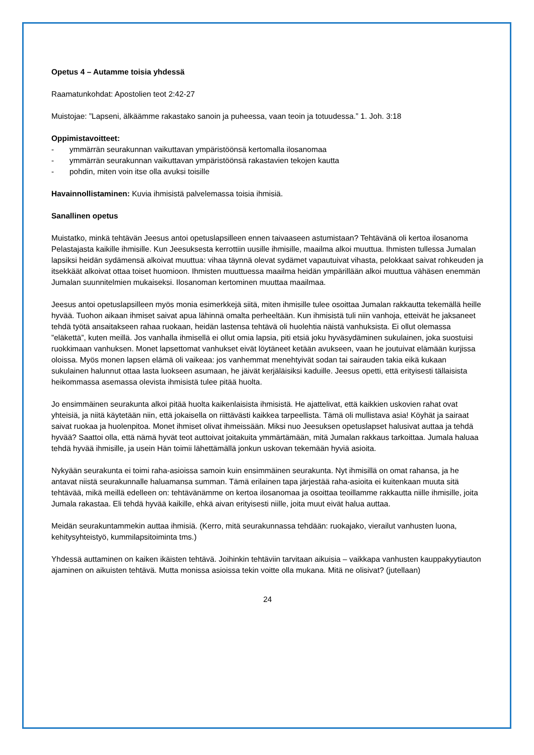Opetus 4 – Autamme toisia yhdessä
Raamatunkohdat: Apostolien teot 2:42-27
Muistojae: ”Lapseni, älkäämme rakastako sanoin ja puheessa, vaan teoin ja totuudessa.” 1. Joh. 3:18
Oppimistavoitteet:
- ymmärrän seurakunnan vaikuttavan ympäristöönsä kertomalla ilosanomaa
- ymmärrän seurakunnan vaikuttavan ympäristöönsä rakastavien tekojen kautta
- pohdin, miten voin itse olla avuksi toisille
Havainnollistaminen: Kuvia ihmisistä palvelemassa toisia ihmisiä.
Sanallinen opetus
Muistatko, minkä tehtävän Jeesus antoi opetuslapsilleen ennen taivaaseen astumistaan? Tehtävänä oli kertoa ilosanoma Pelastajasta kaikille ihmisille. Kun Jeesuksesta kerrottiin uusille ihmisille, maailma alkoi muuttua. Ihmisten tullessa Jumalan lapsiksi heidän sydämensä alkoivat muuttua: vihaa täynnä olevat sydämet vapautuivat vihasta, pelokkaat saivat rohkeuden ja itsekkäät alkoivat ottaa toiset huomioon. Ihmisten muuttuessa maailma heidän ympärillään alkoi muuttua vähäsen enemmän Jumalan suunnitelmien mukaiseksi. Ilosanoman kertominen muuttaa maailmaa.
Jeesus antoi opetuslapsilleen myös monia esimerkkejä siitä, miten ihmisille tulee osoittaa Jumalan rakkautta tekemällä heille hyvää. Tuohon aikaan ihmiset saivat apua lähinnä omalta perheeltään. Kun ihmisistä tuli niin vanhoja, etteivät he jaksaneet tehdä työtä ansaitakseen rahaa ruokaan, heidän lastensa tehtävä oli huolehtia näistä vanhuksista. Ei ollut olemassa ”eläkettä”, kuten meillä. Jos vanhalla ihmisellä ei ollut omia lapsia, piti etsiä joku hyväsydäminen sukulainen, joka suostuisi ruokkimaan vanhuksen. Monet lapsettomat vanhukset eivät löytäneet ketään avukseen, vaan he joutuivat elämään kurjissa oloissa. Myös monen lapsen elämä oli vaikeaa: jos vanhemmat menehtyivät sodan tai sairauden takia eikä kukaan sukulainen halunnut ottaa lasta luokseen asumaan, he jäivät kerjäläisiksi kaduille. Jeesus opetti, että erityisesti tällaisista heikommassa asemassa olevista ihmisistä tulee pitää huolta.
Jo ensimmäinen seurakunta alkoi pitää huolta kaikenlaisista ihmisistä. He ajattelivat, että kaikkien uskovien rahat ovat yhteisiä, ja niitä käytetään niin, että jokaisella on riittävästi kaikkea tarpeellista. Tämä oli mullistava asia! Köyhät ja sairaat saivat ruokaa ja huolenpitoa. Monet ihmiset olivat ihmeissään. Miksi nuo Jeesuksen opetuslapset halusivat auttaa ja tehdä hyvää? Saattoi olla, että nämä hyvät teot auttoivat joitakuita ymmärtämään, mitä Jumalan rakkaus tarkoittaa. Jumala haluaa tehdä hyvää ihmisille, ja usein Hän toimii lähettämällä jonkun uskovan tekemään hyviä asioita.
Nykyään seurakunta ei toimi raha-asioissa samoin kuin ensimmäinen seurakunta. Nyt ihmisillä on omat rahansa, ja he antavat niistä seurakunnalle haluamansa summan. Tämä erilainen tapa järjestää raha-asioita ei kuitenkaan muuta sitä tehtävää, mikä meillä edelleen on: tehtävänämme on kertoa ilosanomaa ja osoittaa teoillamme rakkautta niille ihmisille, joita Jumala rakastaa. Eli tehdä hyvää kaikille, ehkä aivan erityisesti niille, joita muut eivät halua auttaa.
Meidän seurakuntammekin auttaa ihmisiä. (Kerro, mitä seurakunnassa tehdään: ruokajako, vierailut vanhusten luona, kehitysyhteistyö, kummilapsitoiminta tms.)
Yhdessä auttaminen on kaiken ikäisten tehtävä. Joihinkin tehtäviin tarvitaan aikuisia – vaikkapa vanhusten kauppakyytiauton ajaminen on aikuisten tehtävä. Mutta monissa asioissa tekin voitte olla mukana. Mitä ne olisivat? (jutellaan)
24